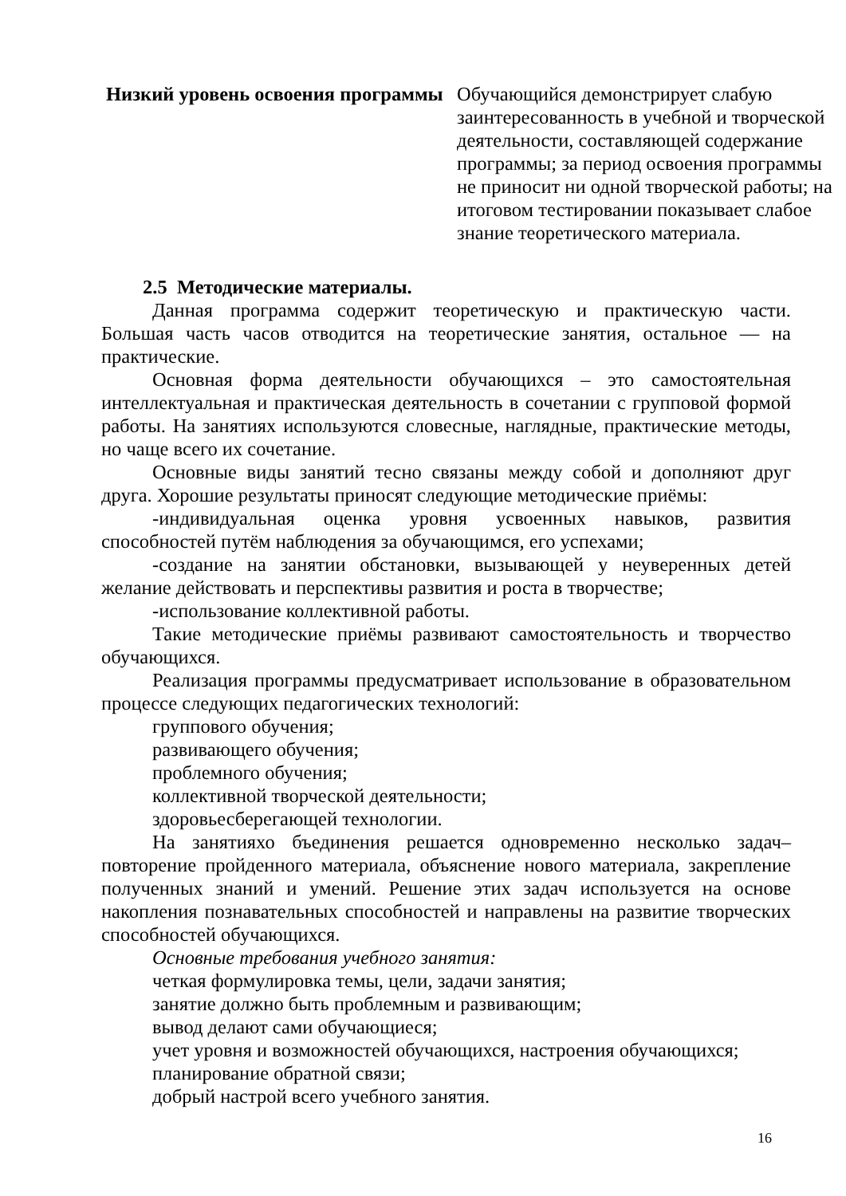| Низкий уровень освоения программы | Обучающийся демонстрирует слабую заинтересованность в учебной и творческой деятельности, составляющей содержание программы; за период освоения программы не приносит ни одной творческой работы; на итоговом тестировании показывает слабое знание теоретического материала. |
2.5 Методические материалы.
Данная программа содержит теоретическую и практическую части. Большая часть часов отводится на теоретические занятия, остальное — на практические.
Основная форма деятельности обучающихся – это самостоятельная интеллектуальная и практическая деятельность в сочетании с групповой формой работы. На занятиях используются словесные, наглядные, практические методы, но чаще всего их сочетание.
Основные виды занятий тесно связаны между собой и дополняют друг друга. Хорошие результаты приносят следующие методические приёмы:
-индивидуальная оценка уровня усвоенных навыков, развития способностей путём наблюдения за обучающимся, его успехами;
-создание на занятии обстановки, вызывающей у неуверенных детей желание действовать и перспективы развития и роста в творчестве;
-использование коллективной работы.
Такие методические приёмы развивают самостоятельность и творчество обучающихся.
Реализация программы предусматривает использование в образовательном процессе следующих педагогических технологий:
группового обучения;
развивающего обучения;
проблемного обучения;
коллективной творческой деятельности;
здоровьесберегающей технологии.
На занятияхо бъединения решается одновременно несколько задач–повторение пройденного материала, объяснение нового материала, закрепление полученных знаний и умений. Решение этих задач используется на основе накопления познавательных способностей и направлены на развитие творческих способностей обучающихся.
Основные требования учебного занятия:
четкая формулировка темы, цели, задачи занятия;
занятие должно быть проблемным и развивающим;
вывод делают сами обучающиеся;
учет уровня и возможностей обучающихся, настроения обучающихся;
планирование обратной связи;
добрый настрой всего учебного занятия.
16